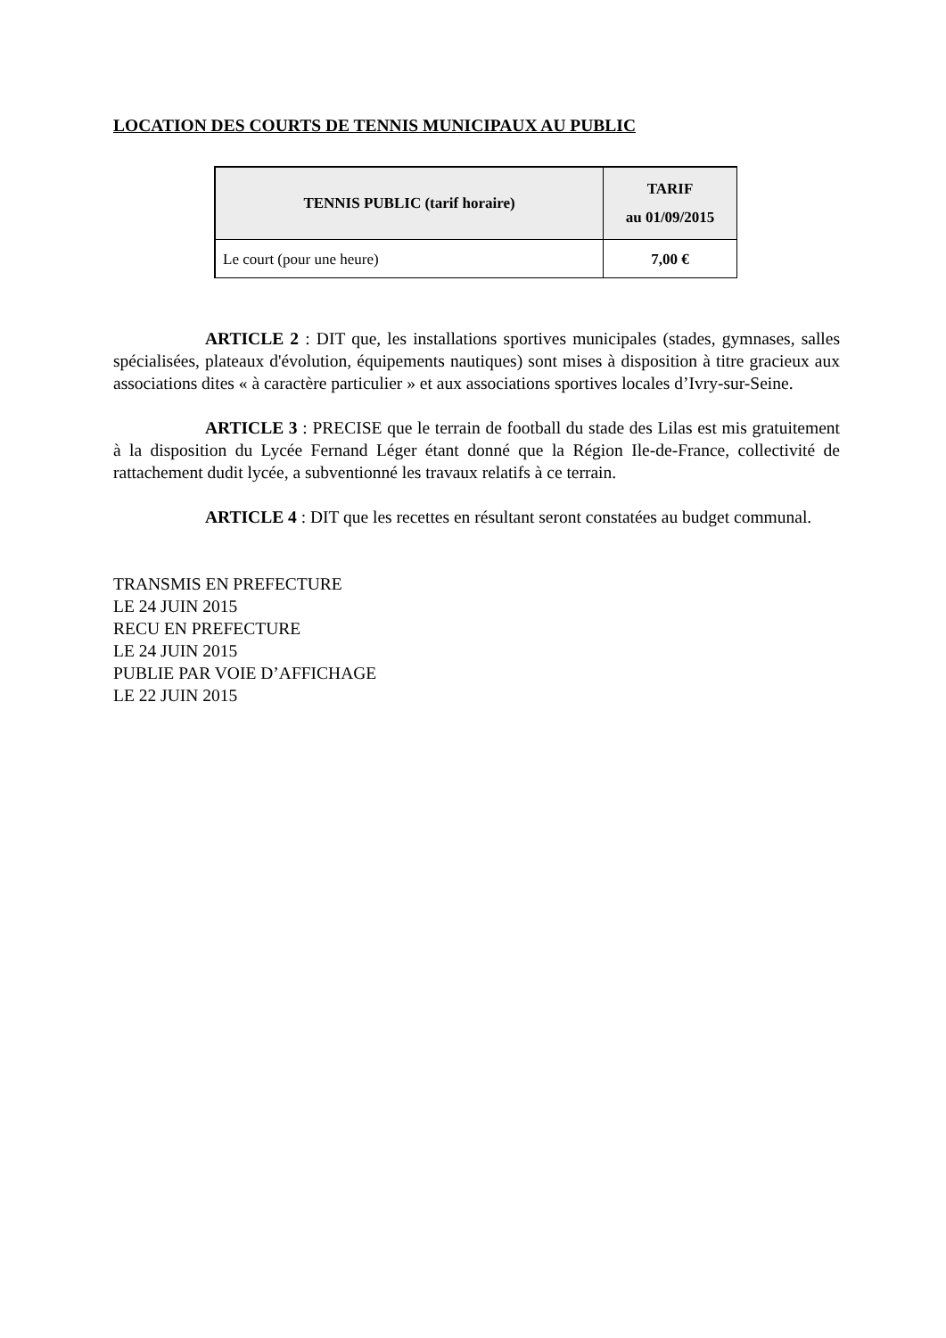LOCATION DES COURTS DE TENNIS MUNICIPAUX AU PUBLIC
| TENNIS PUBLIC (tarif horaire) | TARIF au 01/09/2015 |
| --- | --- |
| Le court (pour une heure) | 7,00 € |
ARTICLE 2 : DIT que, les installations sportives municipales (stades, gymnases, salles spécialisées, plateaux d'évolution, équipements nautiques) sont mises à disposition à titre gracieux aux associations dites « à caractère particulier » et aux associations sportives locales d’Ivry-sur-Seine.
ARTICLE 3 : PRECISE que le terrain de football du stade des Lilas est mis gratuitement à la disposition du Lycée Fernand Léger étant donné que la Région Ile-de-France, collectivité de rattachement dudit lycée, a subventionné les travaux relatifs à ce terrain.
ARTICLE 4 : DIT que les recettes en résultant seront constatées au budget communal.
TRANSMIS EN PREFECTURE
LE 24 JUIN 2015
RECU EN PREFECTURE
LE 24 JUIN 2015
PUBLIE PAR VOIE D’AFFICHAGE
LE 22 JUIN 2015